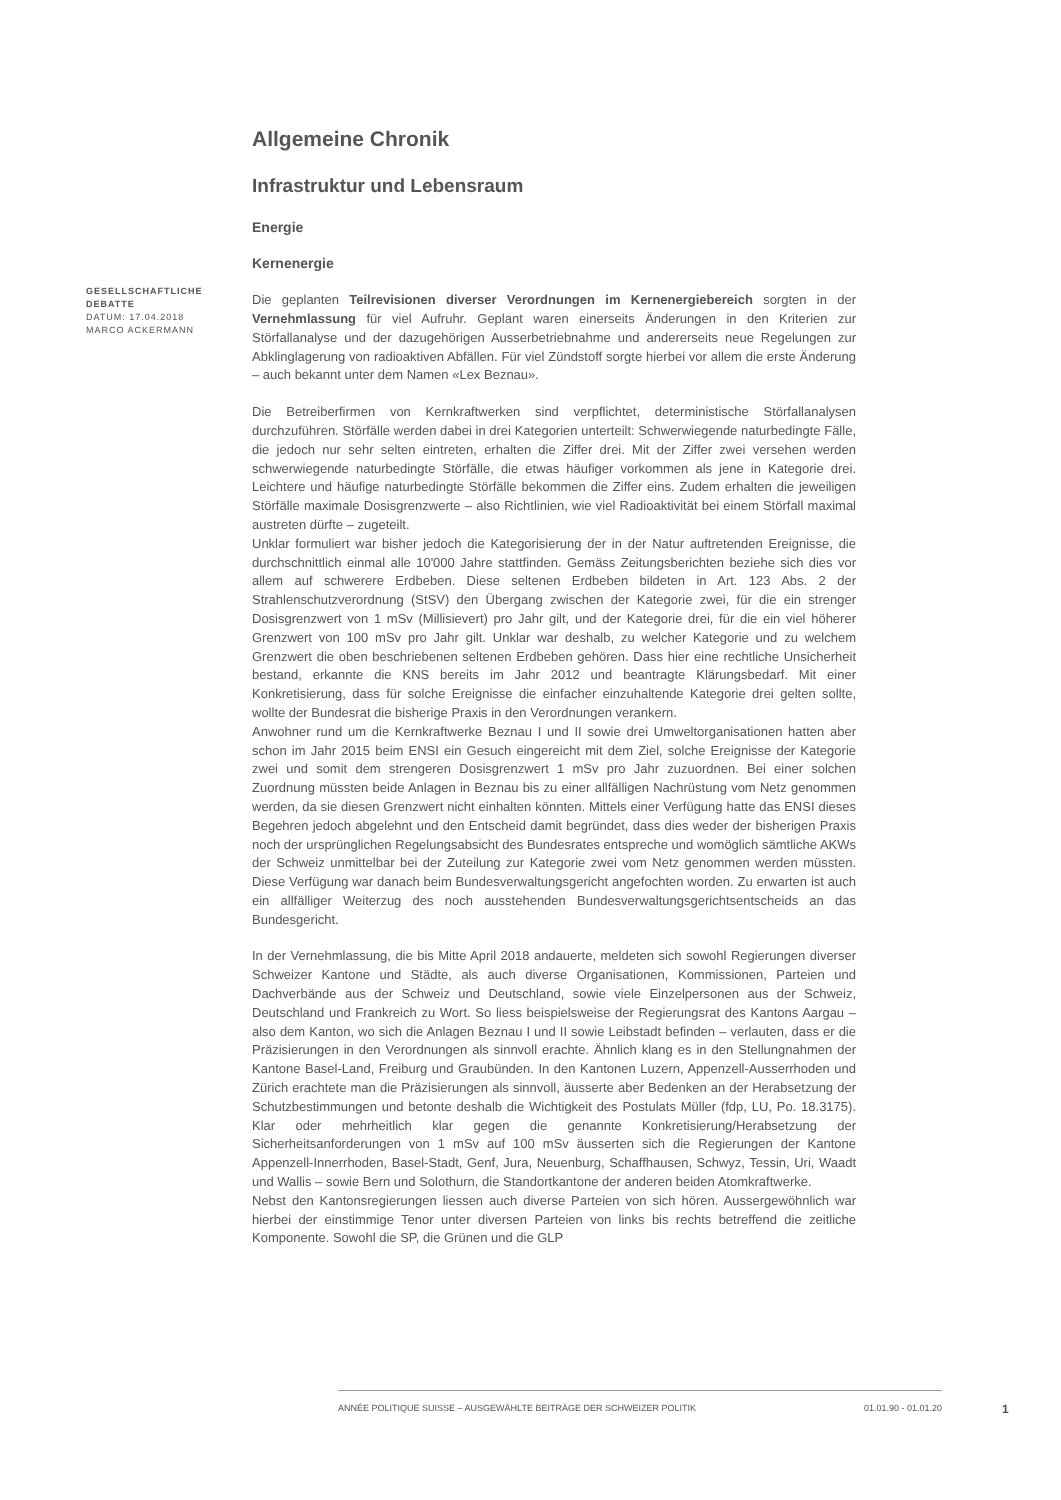GESELLSCHAFTLICHE DEBATTE
DATUM: 17.04.2018
MARCO ACKERMANN
Allgemeine Chronik
Infrastruktur und Lebensraum
Energie
Kernenergie
Die geplanten Teilrevisionen diverser Verordnungen im Kernenergiebereich sorgten in der Vernehmlassung für viel Aufruhr. Geplant waren einerseits Änderungen in den Kriterien zur Störfallanalyse und der dazugehörigen Ausserbetriebnahme und andererseits neue Regelungen zur Abklinglagerung von radioaktiven Abfällen. Für viel Zündstoff sorgte hierbei vor allem die erste Änderung – auch bekannt unter dem Namen «Lex Beznau».
Die Betreiberfirmen von Kernkraftwerken sind verpflichtet, deterministische Störfallanalysen durchzuführen. Störfälle werden dabei in drei Kategorien unterteilt: Schwerwiegende naturbedingte Fälle, die jedoch nur sehr selten eintreten, erhalten die Ziffer drei. Mit der Ziffer zwei versehen werden schwerwiegende naturbedingte Störfälle, die etwas häufiger vorkommen als jene in Kategorie drei. Leichtere und häufige naturbedingte Störfälle bekommen die Ziffer eins. Zudem erhalten die jeweiligen Störfälle maximale Dosisgrenzwerte – also Richtlinien, wie viel Radioaktivität bei einem Störfall maximal austreten dürfte – zugeteilt.
Unklar formuliert war bisher jedoch die Kategorisierung der in der Natur auftretenden Ereignisse, die durchschnittlich einmal alle 10'000 Jahre stattfinden. Gemäss Zeitungsberichten beziehe sich dies vor allem auf schwerere Erdbeben. Diese seltenen Erdbeben bildeten in Art. 123 Abs. 2 der Strahlenschutzverordnung (StSV) den Übergang zwischen der Kategorie zwei, für die ein strenger Dosisgrenzwert von 1 mSv (Millisievert) pro Jahr gilt, und der Kategorie drei, für die ein viel höherer Grenzwert von 100 mSv pro Jahr gilt. Unklar war deshalb, zu welcher Kategorie und zu welchem Grenzwert die oben beschriebenen seltenen Erdbeben gehören. Dass hier eine rechtliche Unsicherheit bestand, erkannte die KNS bereits im Jahr 2012 und beantragte Klärungsbedarf. Mit einer Konkretisierung, dass für solche Ereignisse die einfacher einzuhaltende Kategorie drei gelten sollte, wollte der Bundesrat die bisherige Praxis in den Verordnungen verankern.
Anwohner rund um die Kernkraftwerke Beznau I und II sowie drei Umweltorganisationen hatten aber schon im Jahr 2015 beim ENSI ein Gesuch eingereicht mit dem Ziel, solche Ereignisse der Kategorie zwei und somit dem strengeren Dosisgrenzwert 1 mSv pro Jahr zuzuordnen. Bei einer solchen Zuordnung müssten beide Anlagen in Beznau bis zu einer allfälligen Nachrüstung vom Netz genommen werden, da sie diesen Grenzwert nicht einhalten könnten. Mittels einer Verfügung hatte das ENSI dieses Begehren jedoch abgelehnt und den Entscheid damit begründet, dass dies weder der bisherigen Praxis noch der ursprünglichen Regelungsabsicht des Bundesrates entspreche und womöglich sämtliche AKWs der Schweiz unmittelbar bei der Zuteilung zur Kategorie zwei vom Netz genommen werden müssten. Diese Verfügung war danach beim Bundesverwaltungsgericht angefochten worden. Zu erwarten ist auch ein allfälliger Weiterzug des noch ausstehenden Bundesverwaltungsgerichtsentscheids an das Bundesgericht.
In der Vernehmlassung, die bis Mitte April 2018 andauerte, meldeten sich sowohl Regierungen diverser Schweizer Kantone und Städte, als auch diverse Organisationen, Kommissionen, Parteien und Dachverbände aus der Schweiz und Deutschland, sowie viele Einzelpersonen aus der Schweiz, Deutschland und Frankreich zu Wort. So liess beispielsweise der Regierungsrat des Kantons Aargau – also dem Kanton, wo sich die Anlagen Beznau I und II sowie Leibstadt befinden – verlauten, dass er die Präzisierungen in den Verordnungen als sinnvoll erachte. Ähnlich klang es in den Stellungnahmen der Kantone Basel-Land, Freiburg und Graubünden. In den Kantonen Luzern, Appenzell-Ausserrhoden und Zürich erachtete man die Präzisierungen als sinnvoll, äusserte aber Bedenken an der Herabsetzung der Schutzbestimmungen und betonte deshalb die Wichtigkeit des Postulats Müller (fdp, LU, Po. 18.3175). Klar oder mehrheitlich klar gegen die genannte Konkretisierung/Herabsetzung der Sicherheitsanforderungen von 1 mSv auf 100 mSv äusserten sich die Regierungen der Kantone Appenzell-Innerrhoden, Basel-Stadt, Genf, Jura, Neuenburg, Schaffhausen, Schwyz, Tessin, Uri, Waadt und Wallis – sowie Bern und Solothurn, die Standortkantone der anderen beiden Atomkraftwerke.
Nebst den Kantonsregierungen liessen auch diverse Parteien von sich hören. Aussergewöhnlich war hierbei der einstimmige Tenor unter diversen Parteien von links bis rechts betreffend die zeitliche Komponente. Sowohl die SP, die Grünen und die GLP
ANNÉE POLITIQUE SUISSE – AUSGEWÄHLTE BEITRÄGE DER SCHWEIZER POLITIK 01.01.90 - 01.01.20
1